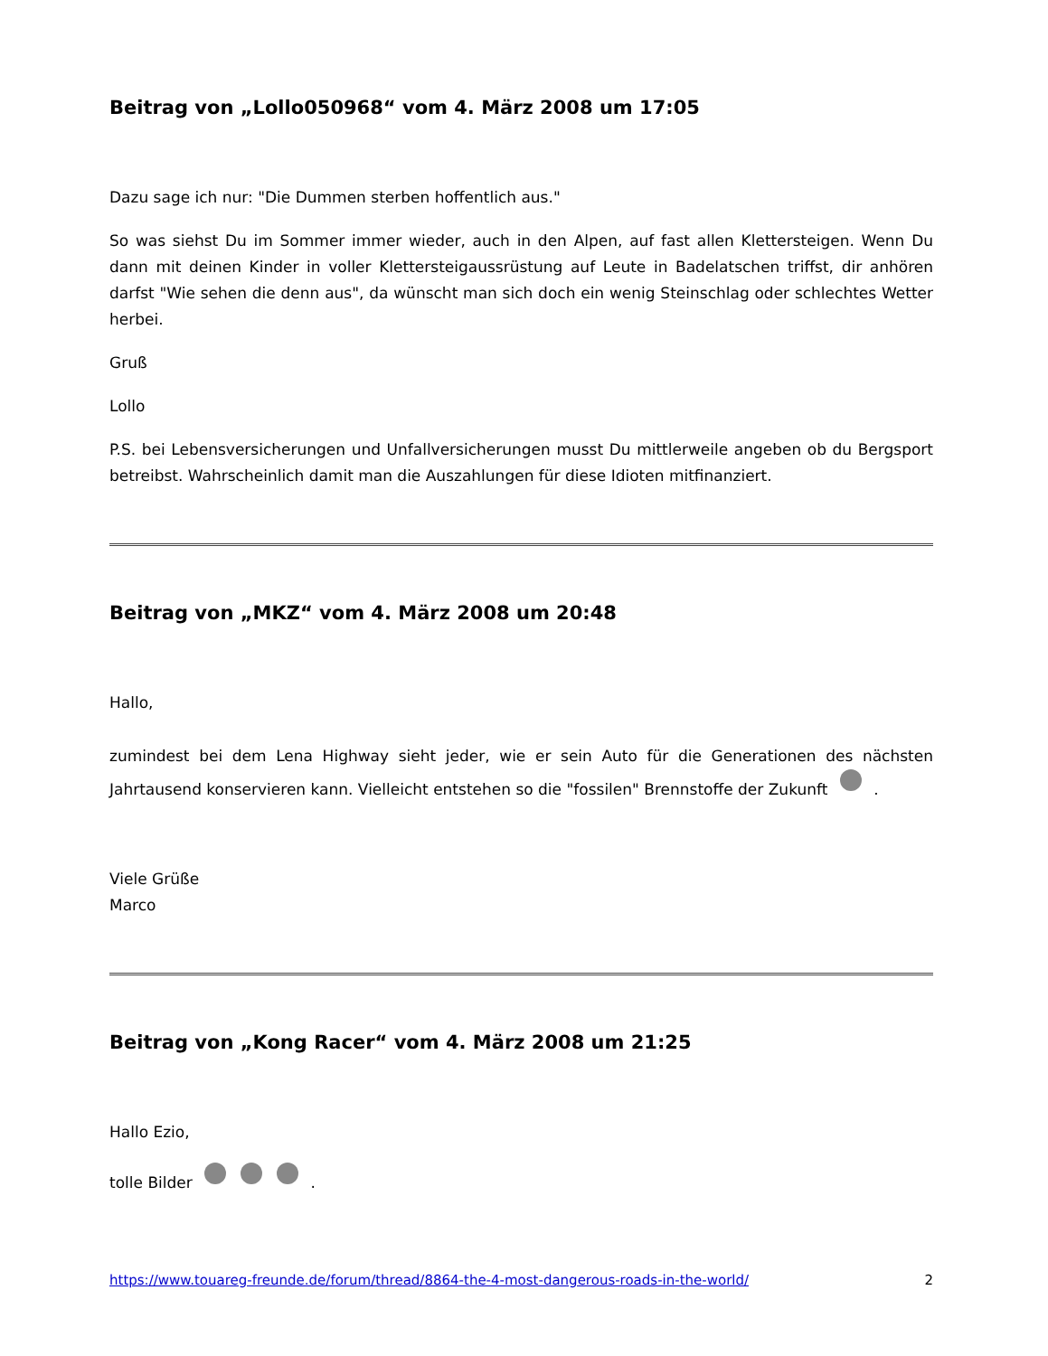Beitrag von „Lollo050968“ vom 4. März 2008 um 17:05
Dazu sage ich nur: "Die Dummen sterben hoffentlich aus."
So was siehst Du im Sommer immer wieder, auch in den Alpen, auf fast allen Klettersteigen. Wenn Du dann mit deinen Kinder in voller Klettersteigaussrüstung auf Leute in Badelatschen triffst, dir anhören darfst "Wie sehen die denn aus", da wünscht man sich doch ein wenig Steinschlag oder schlechtes Wetter herbei.
Gruß
Lollo
P.S. bei Lebensversicherungen und Unfallversicherungen musst Du mittlerweile angeben ob du Bergsport betreibst. Wahrscheinlich damit man die Auszahlungen für diese Idioten mitfinanziert.
Beitrag von „MKZ“ vom 4. März 2008 um 20:48
Hallo,
zumindest bei dem Lena Highway sieht jeder, wie er sein Auto für die Generationen des nächsten Jahrtausend konservieren kann. Vielleicht entstehen so die "fossilen" Brennstoffe der Zukunft .
Viele Grüße
Marco
Beitrag von „Kong Racer“ vom 4. März 2008 um 21:25
Hallo Ezio,
tolle Bilder .
https://www.touareg-freunde.de/forum/thread/8864-the-4-most-dangerous-roads-in-the-world/ 2